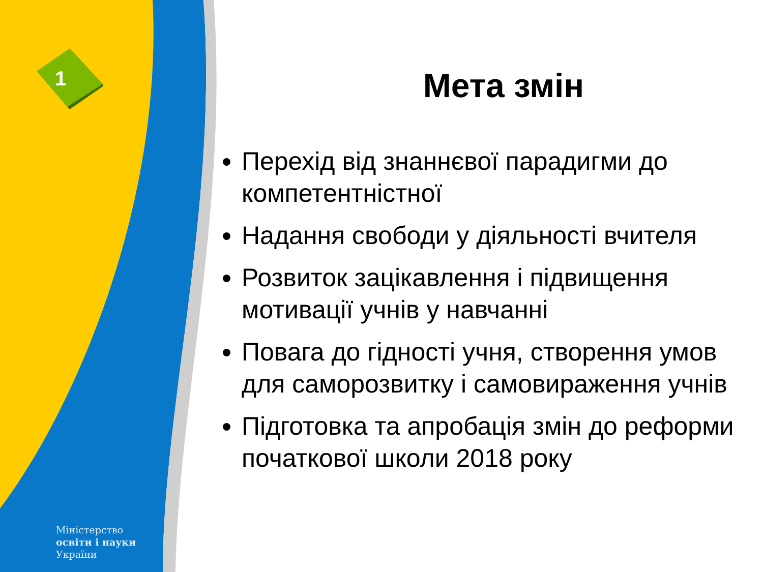1
Міністерство
освіти і науки
України
Мета змін
Перехід від знаннєвої парадигми до компетентністної
Надання свободи у діяльності вчителя
Розвиток зацікавлення і підвищення мотивації учнів у навчанні
Повага до гідності учня, створення умов для саморозвитку і самовираження учнів
Підготовка та апробація змін до реформи початкової школи 2018 року